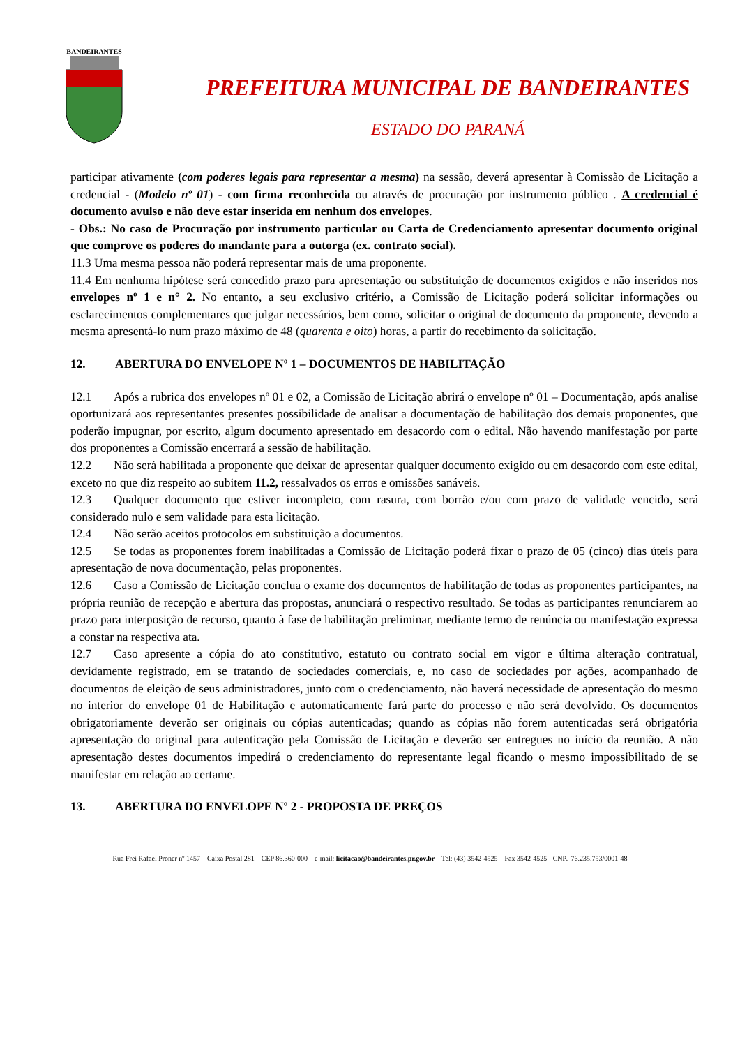BANDEIRANTES
PREFEITURA MUNICIPAL DE BANDEIRANTES
ESTADO DO PARANÁ
participar ativamente (com poderes legais para representar a mesma) na sessão, deverá apresentar à Comissão de Licitação a credencial - (Modelo nº 01) - com firma reconhecida ou através de procuração por instrumento público . A credencial é documento avulso e não deve estar inserida em nenhum dos envelopes.
- Obs.: No caso de Procuração por instrumento particular ou Carta de Credenciamento apresentar documento original que comprove os poderes do mandante para a outorga (ex. contrato social).
11.3 Uma mesma pessoa não poderá representar mais de uma proponente.
11.4 Em nenhuma hipótese será concedido prazo para apresentação ou substituição de documentos exigidos e não inseridos nos envelopes nº 1 e n° 2. No entanto, a seu exclusivo critério, a Comissão de Licitação poderá solicitar informações ou esclarecimentos complementares que julgar necessários, bem como, solicitar o original de documento da proponente, devendo a mesma apresentá-lo num prazo máximo de 48 (quarenta e oito) horas, a partir do recebimento da solicitação.
12. ABERTURA DO ENVELOPE Nº 1 – DOCUMENTOS DE HABILITAÇÃO
12.1 Após a rubrica dos envelopes nº 01 e 02, a Comissão de Licitação abrirá o envelope nº 01 – Documentação, após analise oportunizará aos representantes presentes possibilidade de analisar a documentação de habilitação dos demais proponentes, que poderão impugnar, por escrito, algum documento apresentado em desacordo com o edital. Não havendo manifestação por parte dos proponentes a Comissão encerrará a sessão de habilitação.
12.2 Não será habilitada a proponente que deixar de apresentar qualquer documento exigido ou em desacordo com este edital, exceto no que diz respeito ao subitem 11.2, ressalvados os erros e omissões sanáveis.
12.3 Qualquer documento que estiver incompleto, com rasura, com borrão e/ou com prazo de validade vencido, será considerado nulo e sem validade para esta licitação.
12.4 Não serão aceitos protocolos em substituição a documentos.
12.5 Se todas as proponentes forem inabilitadas a Comissão de Licitação poderá fixar o prazo de 05 (cinco) dias úteis para apresentação de nova documentação, pelas proponentes.
12.6 Caso a Comissão de Licitação conclua o exame dos documentos de habilitação de todas as proponentes participantes, na própria reunião de recepção e abertura das propostas, anunciará o respectivo resultado. Se todas as participantes renunciarem ao prazo para interposição de recurso, quanto à fase de habilitação preliminar, mediante termo de renúncia ou manifestação expressa a constar na respectiva ata.
12.7 Caso apresente a cópia do ato constitutivo, estatuto ou contrato social em vigor e última alteração contratual, devidamente registrado, em se tratando de sociedades comerciais, e, no caso de sociedades por ações, acompanhado de documentos de eleição de seus administradores, junto com o credenciamento, não haverá necessidade de apresentação do mesmo no interior do envelope 01 de Habilitação e automaticamente fará parte do processo e não será devolvido. Os documentos obrigatoriamente deverão ser originais ou cópias autenticadas; quando as cópias não forem autenticadas será obrigatória apresentação do original para autenticação pela Comissão de Licitação e deverão ser entregues no início da reunião. A não apresentação destes documentos impedirá o credenciamento do representante legal ficando o mesmo impossibilitado de se manifestar em relação ao certame.
13. ABERTURA DO ENVELOPE Nº 2 - PROPOSTA DE PREÇOS
Rua Frei Rafael Proner nº 1457 – Caixa Postal 281 – CEP 86.360-000 – e-mail: licitacao@bandeirantes.pr.gov.br – Tel: (43) 3542-4525 – Fax 3542-4525 - CNPJ 76.235.753/0001-48